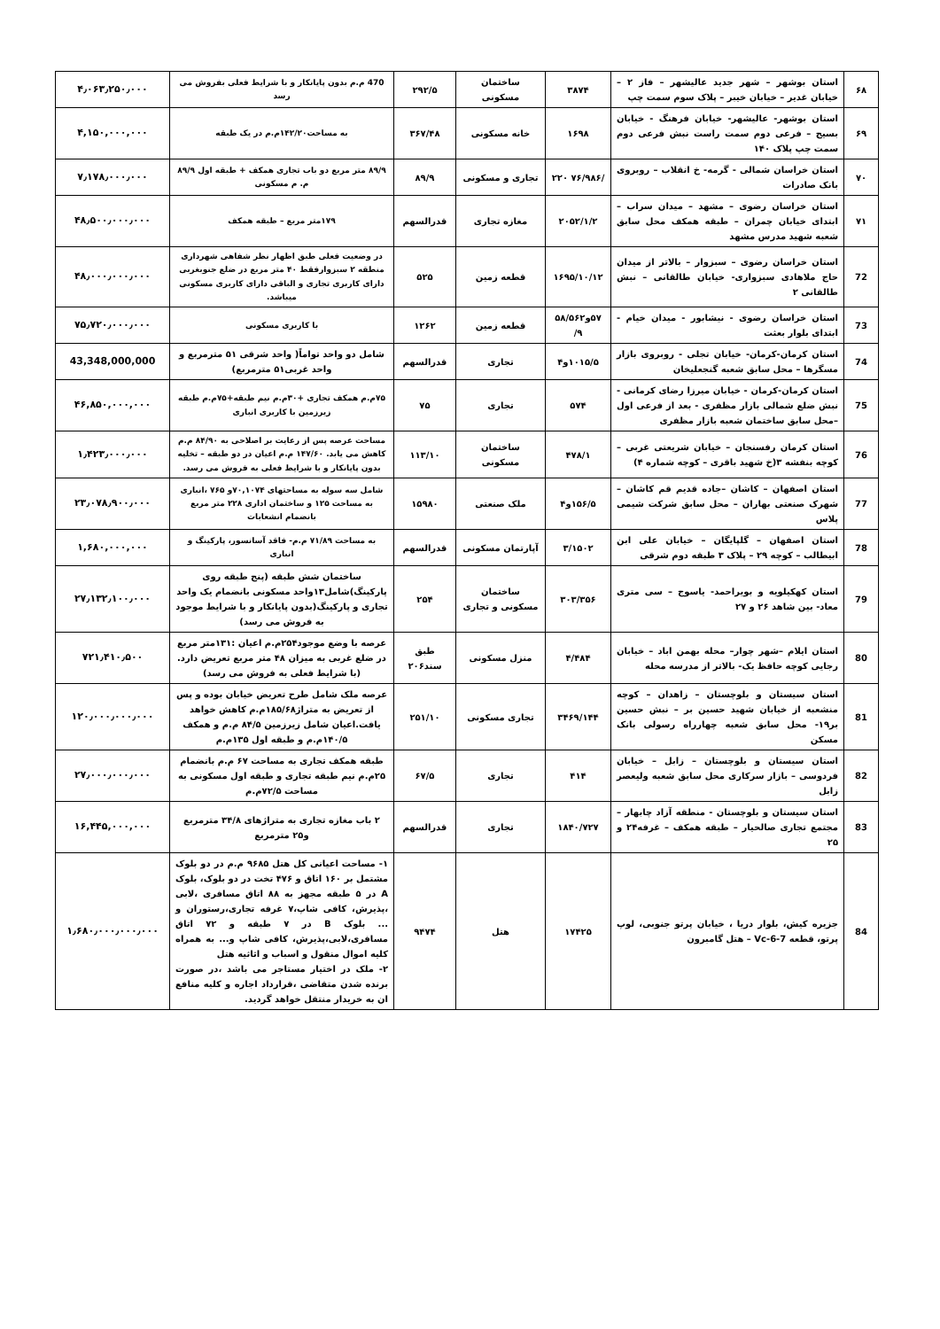| ۶۸ | استان بوشهر – شهر جدید عالیشهر – فاز ۲ – خیابان غدیر – خیابان خیبر – پلاک سوم سمت چپ | ۳۸۷۴ | ساختمان مسکونی | ۲۹۲/۵ | 470 م.م بدون پایانکار و با شرایط فعلی بفروش می رسد | ۴٫۰۶۳٫۲۵۰٫۰۰۰ |
| ۶۹ | استان بوشهر- عالیشهر- خیابان فرهنگ - خیابان بسیج – فرعی دوم سمت راست نبش فرعی دوم سمت چپ پلاک ۱۴۰ | ۱۶۹۸ | خانه مسکونی | ۳۶۷/۴۸ | به مساحت۱۴۲/۲۰م.م در یک طبقه | ۴,۱۵۰,۰۰۰,۰۰۰ |
| ۷۰ | استان خراسان شمالی - گرمه- خ انقلاب – روبروی بانک صادرات | /۷۶/۹۸۶ ۲۲۰ | تجاری و مسکونی | ۸۹/۹ | ۸۹/۹ متر مربع دو باب تجاری همکف + طبقه اول ۸۹/۹ م. م مسکونی | ۷٫۱۷۸٫۰۰۰٫۰۰۰ |
| ۷۱ | استان خراسان رضوی – مشهد – میدان سراب – ابتدای خیابان چمران – طبقه همکف محل سابق شعبه شهید مدرس مشهد | ۲۰۵۲/۱/۲ | مغازه تجاری | قدرالسهم | ۱۷۹متر مربع – طبقه همکف | ۴۸٫۵۰۰٫۰۰۰٫۰۰۰ |
| 72 | استان خراسان رضوی – سبزوار – بالاتر از میدان حاج ملاهادی سبزواری- خیابان طالقانی – نبش طالقانی ۲ | ۱۶۹۵/۱۰/۱۲ | قطعه زمین | ۵۲۵ | در وضعیت فعلی طبق اظهار نظر شفاهی شهرداری منطقه ۲ سبزوارفقط ۴۰ متر مربع در ضلع جنوبغربی دارای کاربری تجاری و الباقی دارای کاربری مسکونی میباشد. | ۴۸٫۰۰۰٫۰۰۰٫۰۰۰ |
| 73 | استان خراسان رضوی - نیشابور - میدان خیام - ابتدای بلوار بعثت | ۵۷و۵۸/۵۶۲ ۹/ | قطعه زمین | ۱۲۶۲ | با کاربری مسکونی | ۷۵٫۷۲۰٫۰۰۰٫۰۰۰ |
| 74 | استان کرمان-کرمان- خیابان تجلی - روبروی بازار مسگرها – محل سابق شعبه گنجعلیخان | ۱۰۱۵/۵و۴ | تجاری | قدرالسهم | شامل دو واحد تواماً( واحد شرقی ۵۱ مترمربع و واحد غربی۵۱ مترمربع) | 43,348,000,000 |
| 75 | استان کرمان-کرمان - خیابان میرزا رضای کرمانی - نبش ضلع شمالی بازار مظفری - بعد از فرعی اول –محل سابق ساختمان شعبه بازار مظفری | ۵۷۴ | تجاری | ۷۵ | ۷۵م.م همکف تجاری +۳۰م.م نیم طبقه+۷۵م.م طبقه زیرزمین با کاربری انباری | ۴۶,۸۵۰,۰۰۰,۰۰۰ |
| 76 | استان کرمان رفسنجان – خیابان شریعتی غربی – کوچه بنفشه ۳(خ شهید باقری – کوچه شماره ۴) | ۴۷۸/۱ | ساختمان مسکونی | ۱۱۳/۱۰ | مساحت عرصه پس از رعایت بر اصلاحی به ۸۴/۹۰ م.م کاهش می یابد. ۱۴۷/۶۰ م.م اعیان در دو طبقه – تخلیه بدون پایانکار و با شرایط فعلی به فروش می رسد. | ۱٫۴۲۳٫۰۰۰٫۰۰۰ |
| 77 | استان اصفهان – کاشان –جاده قدیم قم کاشان – شهرک صنعتی بهاران – محل سابق شرکت شیمی پلاس | ۱۵۶/۵و۴ | ملک صنعتی | ۱۵۹۸۰ | شامل سه سوله به مساحتهای ۷۰,۱۰۷۴و ۷۶۵ ،انباری به مساحت ۱۲۵ و ساختمان اداری ۲۲۸ متر مربع بانضمام انشعابات | ۲۳٫۰۷۸٫۹۰۰٫۰۰۰ |
| 78 | استان اصفهان – گلپایگان – خیابان علی ابن ابیطالب – کوچه ۲۹ – پلاک ۳ طبقه دوم شرقی | ۳/۱۵۰۲ | آپارتمان مسکونی | قدرالسهم | به مساحت ۷۱/۸۹ م.م- فاقد آسانسور، پارکینگ و انباری | ۱,۶۸۰,۰۰۰,۰۰۰ |
| 79 | استان کهکیلویه و بویراحمد- یاسوج – سی متری معاد- بین شاهد ۲۶ و ۲۷ | ۳۰۳/۳۵۶ | ساختمان مسکونی و تجاری | ۲۵۴ | ساختمان شش طبقه (پنج طبقه روی پارکینگ)شامل۱۳واحد مسکونی بانضمام یک واحد تجاری و پارکینگ(بدون پایانکار و با شرایط موجود به فروش می رسد) | ۲۷٫۱۳۲٫۱۰۰٫۰۰۰ |
| 80 | استان ایلام –شهر چوار– محله بهمن اباد – خیابان رجایی کوچه حافظ یک- بالاتر از مدرسه محله | ۴/۴۸۴ | منزل مسکونی | طبق سند۲۰۶ | عرصه با وضع موجود۲۵۴م.م اعیان :۱۳۱متر مربع در ضلع غربی به میزان ۴۸ متر مربع تعریض دارد.(با شرایط فعلی به فروش می رسد) | ۷۲۱٫۴۱۰٫۵۰۰ |
| 81 | استان سیستان و بلوچستان – زاهدان – کوچه منشعبه از خیابان شهید حسین بر – نبش حسین بر۱۹- محل سابق شعبه چهارراه رسولی بانک مسکن | ۳۴۶۹/۱۴۴ | تجاری مسکونی | ۲۵۱/۱۰ | عرصه ملک شامل طرح تعریض خیابان بوده و پس از تعریض به متراژ۱۸۵/۶۸م.م کاهش خواهد یافت.اعیان شامل زیرزمین ۸۴/۵ م.م و همکف ۱۴۰/۵م.م و طبقه اول ۱۳۵م.م | ۱۲۰٫۰۰۰٫۰۰۰٫۰۰۰ |
| 82 | استان سیستان و بلوچستان – زابل – خیابان فردوسی – بازار سرکاری محل سابق شعبه ولیعصر زابل | ۴۱۴ | تجاری | ۶۷/۵ | طبقه همکف تجاری به مساحت ۶۷ م.م بانضمام ۲۵م.م نیم طبقه تجاری و طبقه اول مسکونی به مساحت ۷۲/۵م.م | ۲۷٫۰۰۰٫۰۰۰٫۰۰۰ |
| 83 | استان سیستان و بلوچستان - منطقه آزاد چابهار – مجتمع تجاری صالحیار – طبقه همکف – غرفه۲۴ و ۲۵ | ۱۸۴۰/۷۲۷ | تجاری | قدرالسهم | ۲ باب مغازه تجاری به متراژهای ۳۴/۸ مترمربع و۲۵ مترمربع | ۱۶,۴۴۵,۰۰۰,۰۰۰ |
| 84 | جزیره کیش، بلوار دریا ، خیابان پرتو جنوبی، لوپ پرتو، قطعه Vc-6-7 – هتل گامبرون | ۱۷۴۲۵ | هتل | ۹۴۷۴ | ۱- مساحت اعیانی کل هتل ۹۶۸۵ م.م در دو بلوک مشتمل بر ۱۶۰ اتاق و ۴۷۶ تخت در دو بلوک، بلوک A در ۵ طبقه مجهز به ۸۸ اتاق مسافری ،لابی ،پذیرش، کافی شاپ،۷ غرفه تجاری،رستوران و ... بلوک B در ۷ طبقه و ۷۲ اتاق مسافری،لابی،پذیرش، کافی شاپ و... به همراه کلیه اموال منقول و اسباب و اثاثیه هتل ۲- ملک در اختیار مستاجر می باشد ،در صورت برنده شدن متقاضی ،قرارداد اجاره و کلیه منافع ان به خریدار منتقل خواهد گردید. | ۱٫۶۸۰٫۰۰۰٫۰۰۰٫۰۰۰ |